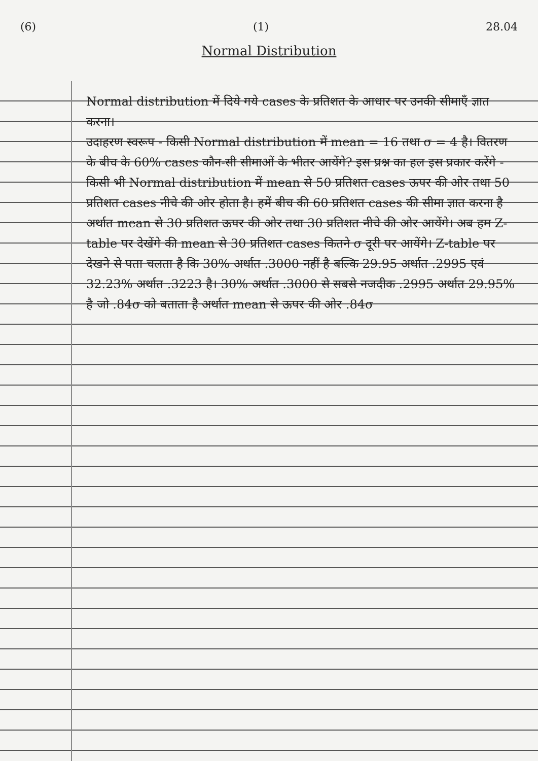(6) (1) 28.04
Normal Distribution
Normal distribution में दिये गये cases के प्रतिशत के आधार पर उनकी सीमाएँ ज्ञात करना।
उदाहरण स्वरूप - किसी Normal distribution में mean = 16 तथा σ = 4 है। वितरण के बीच के 60% cases कौन-सी सीमाओं के भीतर आयेंगे? इस प्रश्न का हल इस प्रकार करेंगे - किसी भी Normal distribution में mean से 50 प्रतिशत cases ऊपर की ओर तथा 50 प्रतिशत cases नीचे की ओर होता है। हमें बीच की 60 प्रतिशत cases की सीमा ज्ञात करना है अर्थात mean से 30 प्रतिशत ऊपर की ओर तथा 30 प्रतिशत नीचे की ओर आयेंगे। अब हम Z-table पर देखेंगे की mean से 30 प्रतिशत cases कितने σ दूरी पर आयेंगे। Z-table पर देखने से पता चलता है कि 30% अर्थात .3000 नहीं है बल्कि 29.95 अर्थात .2995 एवं 32.23% अर्थात .3223 है। 30% अर्थात .3000 से सबसे नजदीक .2995 अर्थात 29.95% है जो .84σ को बताता है अर्थात mean से ऊपर की ओर .84σ